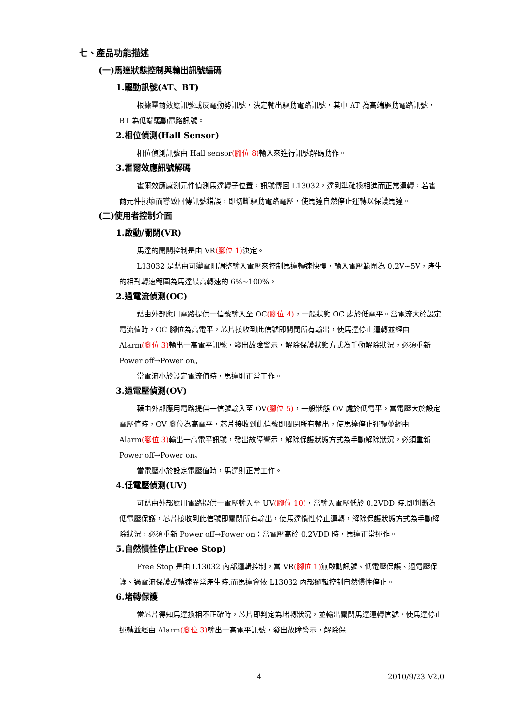七、產品功能描述
(一)馬達狀態控制與輸出訊號編碼
1.驅動訊號(AT、BT)
根據霍爾效應訊號或反電動勢訊號，決定輸出驅動電路訊號，其中 AT 為高端驅動電路訊號，BT 為低端驅動電路訊號。
2.相位偵測(Hall Sensor)
相位偵測訊號由 Hall sensor(腳位 8) 輸入來進行訊號解碼動作。
3.霍爾效應訊號解碼
霍爾效應感測元件偵測馬達轉子位置，訊號傳回 L13032，達到準確換相進而正常運轉，若霍爾元件損壞而導致回傳訊號錯誤，即切斷驅動電路電壓，使馬達自然停止運轉以保護馬達。
(二)使用者控制介面
1.啟動/關閉(VR)
馬達的開關控制是由 VR(腳位 1) 決定。
L13032 是藉由可變電阻調整輸入電壓來控制馬達轉速快慢，輸入電壓範圍為 0.2V~5V，產生的相對轉速範圍為馬達最高轉速的 6%~100%。
2.過電流偵測(OC)
藉由外部應用電路提供一信號輸入至 OC(腳位 4)，一般狀態 OC 處於低電平。當電流大於設定電流值時，OC 腳位為高電平，芯片接收到此信號即關閉所有輸出，使馬達停止運轉並經由 Alarm(腳位 3) 輸出一高電平訊號，發出故障警示，解除保護狀態方式為手動解除狀況，必須重新 Power off→Power on。
當電流小於設定電流值時，馬達則正常工作。
3.過電壓偵測(OV)
藉由外部應用電路提供一信號輸入至 OV(腳位 5)，一般狀態 OV 處於低電平。當電壓大於設定電壓值時，OV 腳位為高電平，芯片接收到此信號即關閉所有輸出，使馬達停止運轉並經由 Alarm(腳位 3) 輸出一高電平訊號，發出故障警示，解除保護狀態方式為手動解除狀況，必須重新 Power off→Power on。
當電壓小於設定電壓值時，馬達則正常工作。
4.低電壓偵測(UV)
可藉由外部應用電路提供一電壓輸入至 UV(腳位 10)，當輸入電壓低於 0.2VDD 時,即判斷為低電壓保護，芯片接收到此信號即關閉所有輸出，使馬達慣性停止運轉，解除保護狀態方式為手動解除狀況，必須重新 Power off→Power on；當電壓高於 0.2VDD 時，馬達正常運作。
5.自然慣性停止(Free Stop)
Free Stop 是由 L13032 內部邏輯控制，當 VR(腳位 1) 無啟動訊號、低電壓保護、過電壓保護、過電流保護或轉速異常產生時,而馬達會依 L13032 內部邏輯控制自然慣性停止。
6.堵轉保護
當芯片得知馬達換相不正確時，芯片即判定為堵轉狀況，並輸出關閉馬達運轉信號，使馬達停止運轉並經由 Alarm(腳位 3) 輸出一高電平訊號，發出故障警示，解除保
4 2010/9/23 V2.0